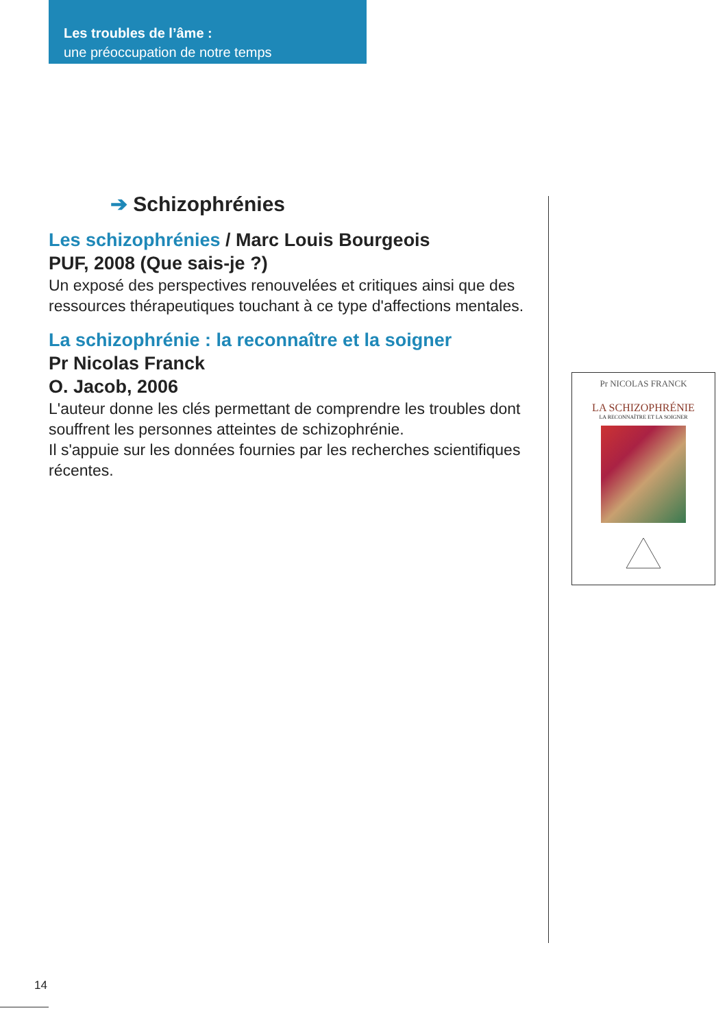Les troubles de l’âme :
une préoccupation de notre temps
➔ Schizophrénies
Les schizophrénies / Marc Louis Bourgeois
PUF, 2008 (Que sais-je ?)
Un exposé des perspectives renouvelées et critiques ainsi que des ressources thérapeutiques touchant à ce type d'affections mentales.
La schizophrénie : la reconnaître et la soigner
Pr Nicolas Franck
O. Jacob, 2006
L'auteur donne les clés permettant de comprendre les troubles dont souffrent les personnes atteintes de schizophrénie.
Il s'appuie sur les données fournies par les recherches scientifiques récentes.
Pr NICOLAS FRANCK
LA SCHIZOPHRÉNIE
LA RECONNAÎTRE ET LA SOIGNER
14